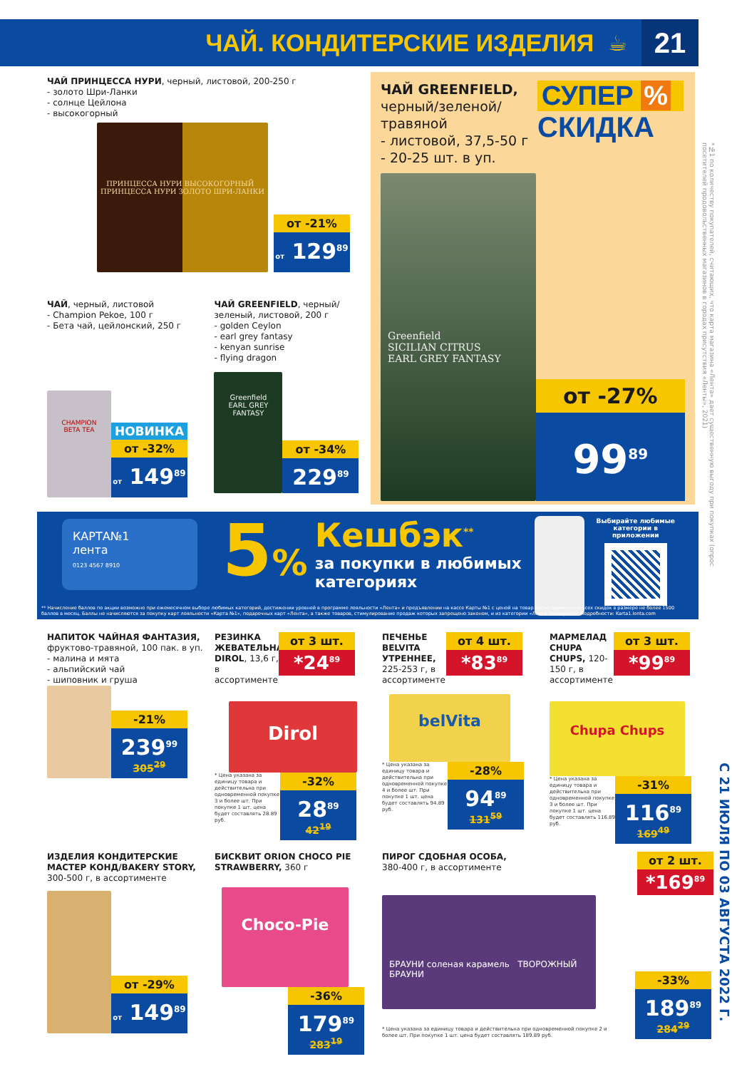ЧАЙ. КОНДИТЕРСКИЕ ИЗДЕЛИЯ ☕
21
ЧАЙ ПРИНЦЕССА НУРИ, черный, листовой, 200-250 г
- золото Шри-Ланки
- солнце Цейлона
- высокогорный
ПРИНЦЕССА НУРИ ВЫСОКОГОРНЫЙ ПРИНЦЕССА НУРИ ЗОЛОТО ШРИ-ЛАНКИ
от -21%
от 129<sup>89</sup>
ЧАЙ, черный, листовой
- Champion Pekoe, 100 г
- Бета чай, цейлонский, 250 г
CHAMPION
BETA TEA
НОВИНКА
от -32%
от 149<sup>89</sup>
ЧАЙ GREENFIELD, черный/зеленый, листовой, 200 г
- golden Ceylon
- earl grey fantasy
- kenyan sunrise
- flying dragon
Greenfield
EARL GREY FANTASY
от -34%
229<sup>89</sup>
ЧАЙ GREENFIELD,
черный/зеленой/ травяной
- листовой, 37,5-50 г
- 20-25 шт. в уп.
СУПЕР %
СКИДКА
Greenfield
SICILIAN CITRUS
EARL GREY FANTASY
от -27%
99<sup>89</sup>
КАРТА№1
лента
0123 4567 8910
5%
Кешбэк<sup>**</sup>
за покупки в любимых
категориях
Выбирайте любимые категории в приложении
** Начисление баллов по акции возможно при ежемесячном выборе любимых категорий, достижении уровней в программе лояльности «Лента» и предъявлении на кассе Карты №1 с ценой на товар после применения всех скидок в размере не более 1500 баллов в месяц. Баллы не начисляются за покупку карт лояльности «Карта №1», подарочных карт «Лента», а также товаров, стимулирование продаж которых запрещено законом, и из категории «Лента Зоомаркет». Подробности: Karta1.lenta.com
НАПИТОК ЧАЙНАЯ ФАНТАЗИЯ, фруктово-травяной, 100 пак. в уп.
- малина и мята
- альпийский чай
- шиповник и груша
-21%
239<sup>99</sup>
305<sup>29</sup>
РЕЗИНКА ЖЕВАТЕЛЬНАЯ DIROL, 13,6 г, в ассортименте
от 3 шт.
*24<sup>89</sup>
Dirol
* Цена указана за единицу товара и действительна при одновременной покупке 3 и более шт. При покупке 1 шт. цена будет составлять 28.89 руб.
-32%
28<sup>89</sup>
42<sup>19</sup>
ПЕЧЕНЬЕ BELVITA УТРЕННЕЕ, 225-253 г, в ассортименте
от 4 шт.
*83<sup>89</sup>
belVita
* Цена указана за единицу товара и действительна при одновременной покупке 4 и более шт. При покупке 1 шт. цена будет составлять 94.89 руб.
-28%
94<sup>89</sup>
131<sup>59</sup>
МАРМЕЛАД CHUPA CHUPS, 120-150 г, в ассортименте
от 3 шт.
*99<sup>89</sup>
Chupa Chups
* Цена указана за единицу товара и действительна при одновременной покупке 3 и более шт. При покупке 1 шт. цена будет составлять 116.89 руб.
-31%
116<sup>89</sup>
169<sup>49</sup>
ИЗДЕЛИЯ КОНДИТЕРСКИЕ МАСТЕР КОНД/BAKERY STORY, 300-500 г, в ассортименте
от -29%
от 149<sup>89</sup>
БИСКВИТ ORION CHOCO PIE STRAWBERRY, 360 г
Choco-Pie
-36%
179<sup>89</sup>
283<sup>19</sup>
ПИРОГ СДОБНАЯ ОСОБА,
380-400 г, в ассортименте
от 2 шт.
*169<sup>89</sup>
БРАУНИ соленая карамель ТВОРОЖНЫЙ БРАУНИ
* Цена указана за единицу товара и действительна при одновременной покупке 2 и более шт. При покупке 1 шт. цена будет составлять 189.89 руб.
-33%
189<sup>89</sup>
284<sup>29</sup>
*№1 по количеству покупателей, считающих, что карта магазина «Лента» дает существенную выгоду при покупках (опрос посетителей продовольственных магазинов в городах присутствия «Ленты», 2021)
С 21 ИЮЛЯ ПО 03 АВГУСТА 2022 Г.